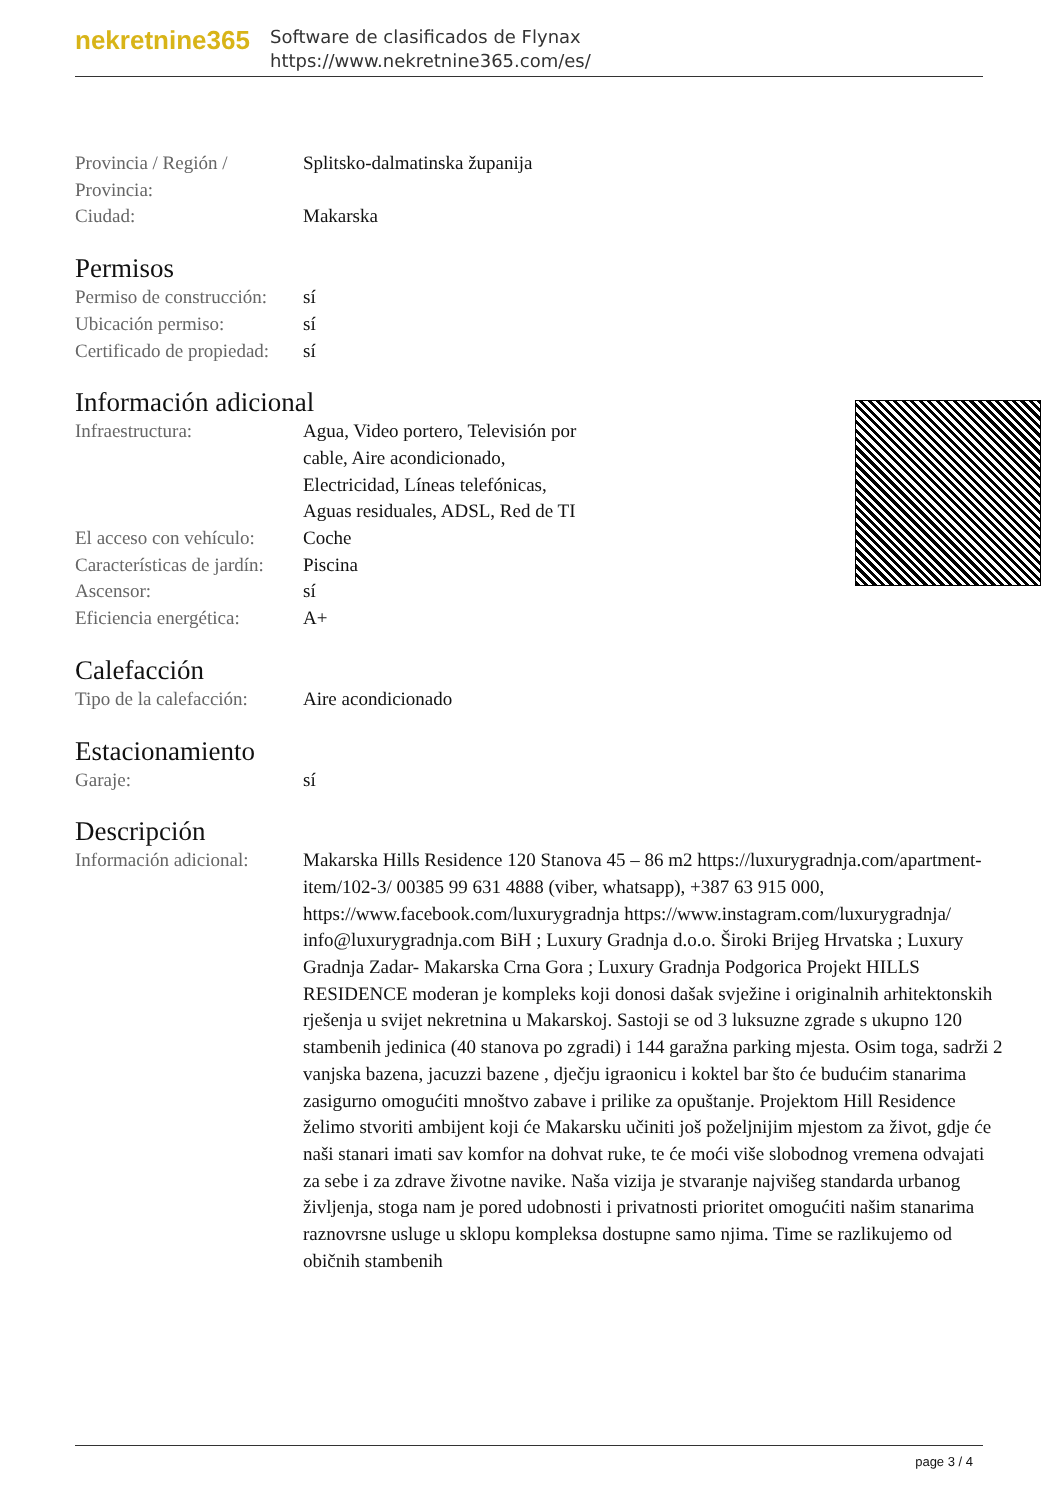nekretnine365
Software de clasificados de Flynax
https://www.nekretnine365.com/es/
| Provincia / Región / Provincia: | Splitsko-dalmatinska županija |
| Ciudad: | Makarska |
Permisos
| Permiso de construcción: | sí |
| Ubicación permiso: | sí |
| Certificado de propiedad: | sí |
Información adicional
| Infraestructura: | Agua, Video portero, Televisión por cable, Aire acondicionado, Electricidad, Líneas telefónicas, Aguas residuales, ADSL, Red de TI |
| El acceso con vehículo: | Coche |
| Características de jardín: | Piscina |
| Ascensor: | sí |
| Eficiencia energética: | A+ |
Calefacción
| Tipo de la calefacción: | Aire acondicionado |
Estacionamiento
| Garaje: | sí |
Descripción
| Información adicional: | Makarska Hills Residence 120 Stanova 45 – 86 m2 https://luxurygradnja.com/apartment-item/102-3/ 00385 99 631 4888 (viber, whatsapp), +387 63 915 000, https://www.facebook.com/luxurygradnja https://www.instagram.com/luxurygradnja/ info@luxurygradnja.com BiH ; Luxury Gradnja d.o.o. Široki Brijeg Hrvatska ; Luxury Gradnja Zadar- Makarska Crna Gora ; Luxury Gradnja Podgorica Projekt HILLS RESIDENCE moderan je kompleks koji donosi dašak svježine i originalnih arhitektonskih rješenja u svijet nekretnina u Makarskoj. Sastoji se od 3 luksuzne zgrade s ukupno 120 stambenih jedinica (40 stanova po zgradi) i 144 garažna parking mjesta. Osim toga, sadrži 2 vanjska bazena, jacuzzi bazene , dječju igraonicu i koktel bar što će budućim stanarima zasigurno omogućiti mnoštvo zabave i prilike za opuštanje. Projektom Hill Residence želimo stvoriti ambijent koji će Makarsku učiniti još poželjnijim mjestom za život, gdje će naši stanari imati sav komfor na dohvat ruke, te će moći više slobodnog vremena odvajati za sebe i za zdrave životne navike. Naša vizija je stvaranje najvišeg standarda urbanog življenja, stoga nam je pored udobnosti i privatnosti prioritet omogućiti našim stanarima raznovrsne usluge u sklopu kompleksa dostupne samo njima. Time se razlikujemo od običnih stambenih |
page 3 / 4